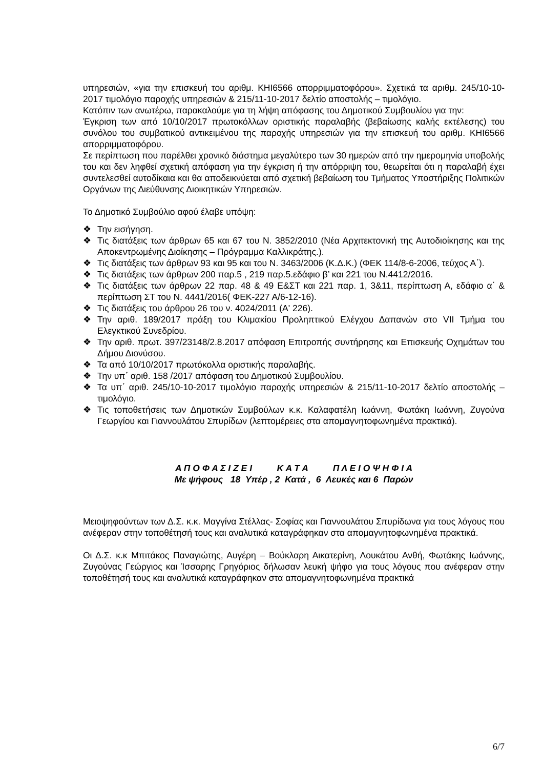υπηρεσιών, «για την επισκευή του αριθμ. ΚΗΙ6566 απορριμματοφόρου». Σχετικά τα αριθμ. 245/10-10-2017 τιμολόγιο παροχής υπηρεσιών & 215/11-10-2017 δελτίο αποστολής – τιμολόγιο.
Κατόπιν των ανωτέρω, παρακαλούμε για τη λήψη απόφασης του Δημοτικού Συμβουλίου για την:
Έγκριση των από 10/10/2017 πρωτοκόλλων οριστικής παραλαβής (βεβαίωσης καλής εκτέλεσης) του συνόλου του συμβατικού αντικειμένου της παροχής υπηρεσιών για την επισκευή του αριθμ. ΚΗΙ6566 απορριμματοφόρου.
Σε περίπτωση που παρέλθει χρονικό διάστημα μεγαλύτερο των 30 ημερών από την ημερομηνία υποβολής του και δεν ληφθεί σχετική απόφαση για την έγκριση ή την απόρριψη του, θεωρείται ότι η παραλαβή έχει συντελεσθεί αυτοδίκαια και θα αποδεικνύεται από σχετική βεβαίωση του Τμήματος Υποστήριξης Πολιτικών Οργάνων της Διεύθυνσης Διοικητικών Υπηρεσιών.
Το Δημοτικό Συμβούλιο αφού έλαβε υπόψη:
❖ Την εισήγηση.
❖ Τις διατάξεις των άρθρων 65 και 67 του Ν. 3852/2010 (Νέα Αρχιτεκτονική της Αυτοδιοίκησης και της Αποκεντρωμένης Διοίκησης – Πρόγραμμα Καλλικράτης.).
❖ Τις διατάξεις των άρθρων 93 και 95 και του Ν. 3463/2006 (Κ.Δ.Κ.) (ΦΕΚ 114/8-6-2006, τεύχος Α΄).
❖ Τις διατάξεις των άρθρων 200 παρ.5 , 219 παρ.5.εδάφιο β’ και 221 του Ν.4412/2016.
❖ Τις διατάξεις των άρθρων 22 παρ. 48 & 49 Ε&ΣΤ και 221 παρ. 1, 3&11, περίπτωση Α, εδάφιο α΄ & περίπτωση ΣΤ του Ν. 4441/2016( ΦΕΚ-227 Α/6-12-16).
❖ Τις διατάξεις του άρθρου 26 του ν. 4024/2011 (Α' 226).
❖ Την αριθ. 189/2017 πράξη του Κλιμακίου Προληπτικού Ελέγχου Δαπανών στο VII Τμήμα του Ελεγκτικού Συνεδρίου.
❖ Την αριθ. πρωτ. 397/23148/2.8.2017 απόφαση Επιτροπής συντήρησης και Επισκευής Οχημάτων του Δήμου Διονύσου.
❖ Τα από 10/10/2017 πρωτόκολλα οριστικής παραλαβής.
❖ Την υπ΄ αριθ. 158 /2017 απόφαση του Δημοτικού Συμβουλίου.
❖ Τα υπ΄ αριθ. 245/10-10-2017 τιμολόγιο παροχής υπηρεσιών & 215/11-10-2017 δελτίο αποστολής –τιμολόγιο.
❖ Τις τοποθετήσεις των Δημοτικών Συμβούλων κ.κ. Καλαφατέλη Ιωάννη, Φωτάκη Ιωάννη, Ζυγούνα Γεωργίου και Γιαννουλάτου Σπυρίδων (λεπτομέρειες στα απομαγνητοφωνημένα πρακτικά).
Α Π Ο Φ Α Σ Ι Ζ Ε Ι Κ Α Τ Α Π Λ Ε Ι Ο Ψ Η Φ Ι Α
Με ψήφους 18 Υπέρ , 2 Κατά , 6 Λευκές και 6 Παρών
Μειοψηφούντων των Δ.Σ. κ.κ. Μαγγίνα Στέλλας- Σοφίας και Γιαννουλάτου Σπυρίδωνα για τους λόγους που ανέφεραν στην τοποθέτησή τους και αναλυτικά καταγράφηκαν στα απομαγνητοφωνημένα πρακτικά.
Οι Δ.Σ. κ.κ Μπιτάκος Παναγιώτης, Αυγέρη – Βούκλαρη Αικατερίνη, Λουκάτου Ανθή, Φωτάκης Ιωάννης, Ζυγούνας Γεώργιος και Ίσσαρης Γρηγόριος δήλωσαν λευκή ψήφο για τους λόγους που ανέφεραν στην τοποθέτησή τους και αναλυτικά καταγράφηκαν στα απομαγνητοφωνημένα πρακτικά
6/7